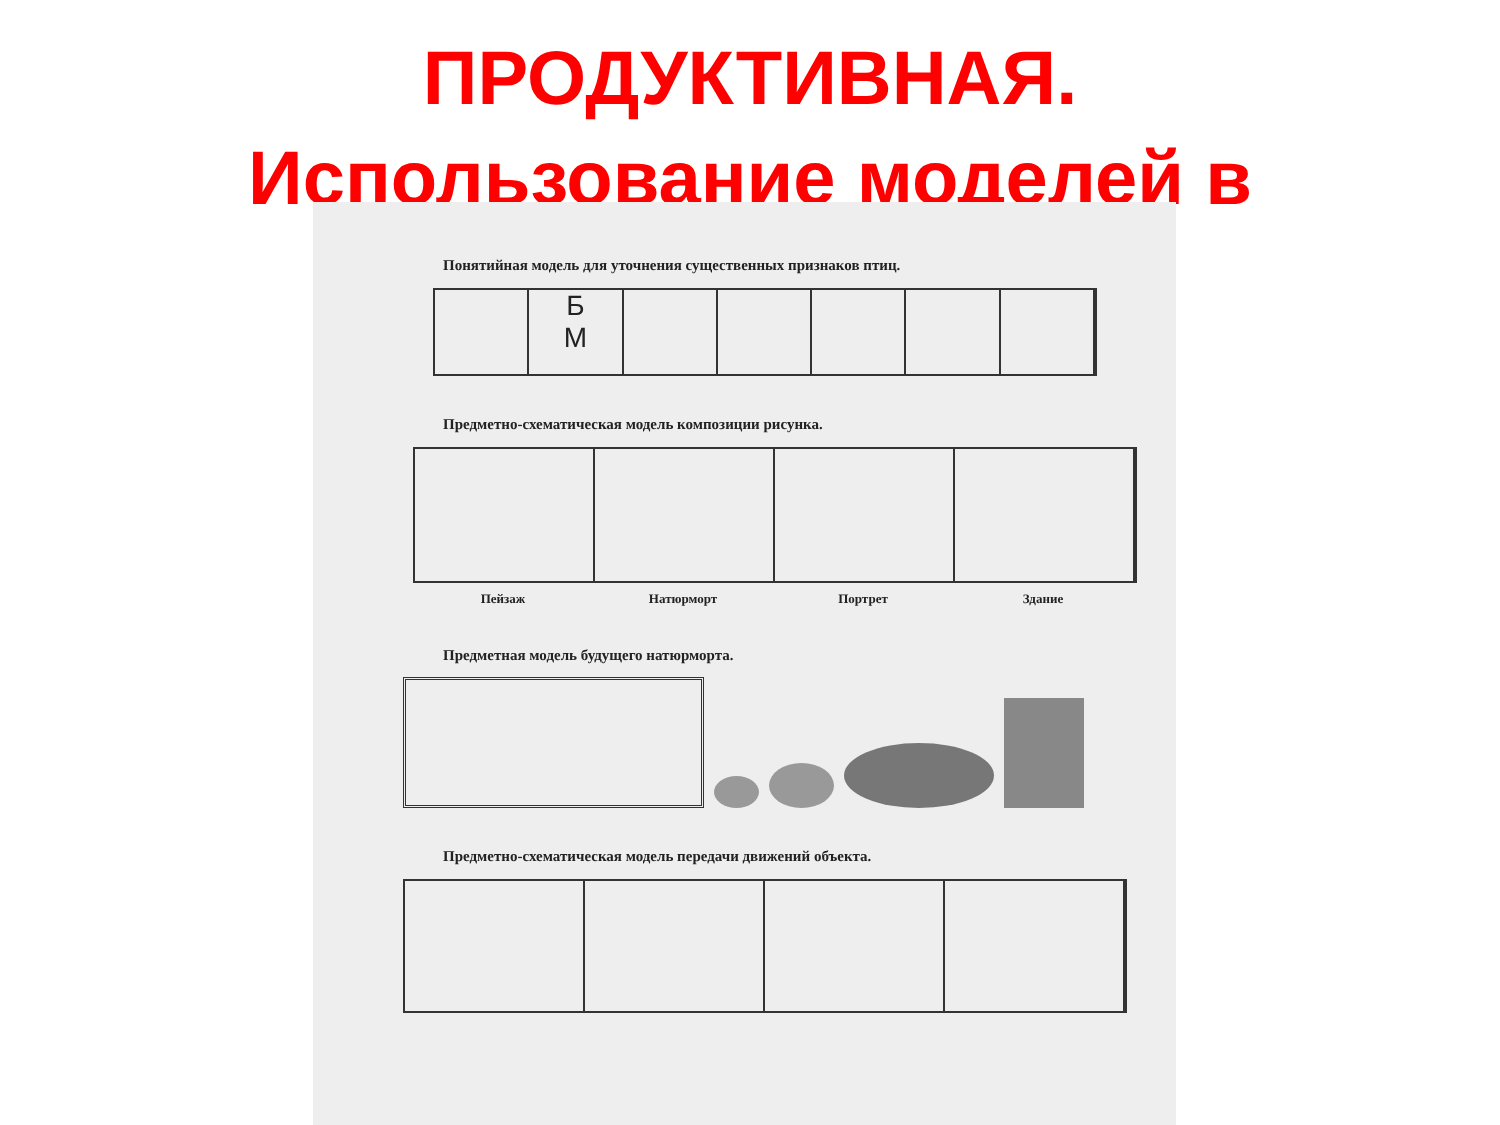ПРОДУКТИВНАЯ.
Использование моделей в
Понятийная модель для уточнения существенных признаков птиц.
Б
М
Предметно-схематическая модель композиции рисунка.
Пейзаж Натюрморт Портрет Здание
Предметная модель будущего натюрморта.
Предметно-схематическая модель передачи движений объекта.